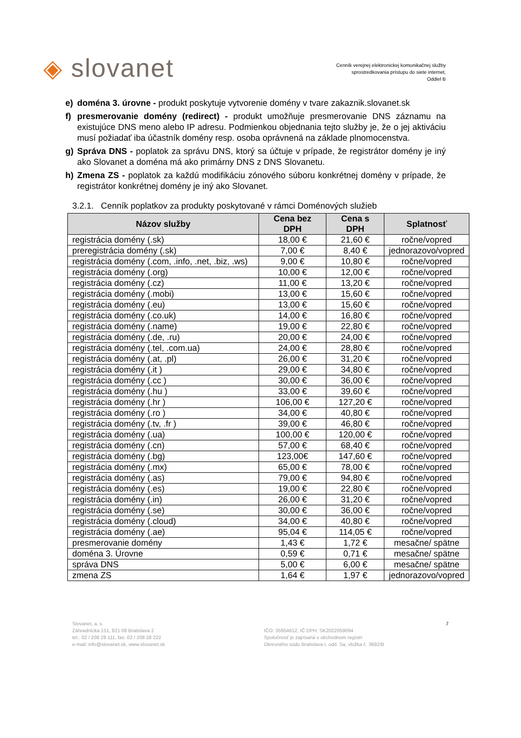◈ slovanet
Cenník verejnej elektronickej komunikačnej služby
sprostredkovania prístupu do siete internet,
Oddiel B
e) doména 3. úrovne - produkt poskytuje vytvorenie domény v tvare zakaznik.slovanet.sk
f) presmerovanie domény (redirect) - produkt umožňuje presmerovanie DNS záznamu na existujúce DNS meno alebo IP adresu. Podmienkou objednania tejto služby je, že o jej aktiváciu musí požiadať iba účastník domény resp. osoba oprávnená na základe plnomocenstva.
g) Správa DNS - poplatok za správu DNS, ktorý sa účtuje v prípade, že registrátor domény je iný ako Slovanet a doména má ako primárny DNS z DNS Slovanetu.
h) Zmena ZS - poplatok za každú modifikáciu zónového súboru konkrétnej domény v prípade, že registrátor konkrétnej domény je iný ako Slovanet.
3.2.1. Cenník poplatkov za produkty poskytované v rámci Doménových služieb
| Názov služby | Cena bez DPH | Cena s DPH | Splatnosť |
| --- | --- | --- | --- |
| registrácia domény (.sk) | 18,00 € | 21,60 € | ročne/vopred |
| preregistrácia domény (.sk) | 7,00 € | 8,40 € | jednorazovo/vopred |
| registrácia domény (.com, .info, .net, .biz, .ws) | 9,00 € | 10,80 € | ročne/vopred |
| registrácia domény (.org) | 10,00 € | 12,00 € | ročne/vopred |
| registrácia domény (.cz) | 11,00 € | 13,20 € | ročne/vopred |
| registrácia domény (.mobi) | 13,00 € | 15,60 € | ročne/vopred |
| registrácia domény (.eu) | 13,00 € | 15,60 € | ročne/vopred |
| registrácia domény (.co.uk) | 14,00 € | 16,80 € | ročne/vopred |
| registrácia domény (.name) | 19,00 € | 22,80 € | ročne/vopred |
| registrácia domény (.de, .ru) | 20,00 € | 24,00 € | ročne/vopred |
| registrácia domény (.tel, .com.ua) | 24,00 € | 28,80 € | ročne/vopred |
| registrácia domény (.at, .pl) | 26,00 € | 31,20 € | ročne/vopred |
| registrácia domény (.it ) | 29,00 € | 34,80 € | ročne/vopred |
| registrácia domény (.cc ) | 30,00 € | 36,00 € | ročne/vopred |
| registrácia domény (.hu ) | 33,00 € | 39,60 € | ročne/vopred |
| registrácia domény (.hr ) | 106,00 € | 127,20 € | ročne/vopred |
| registrácia domény (.ro ) | 34,00 € | 40,80 € | ročne/vopred |
| registrácia domény (.tv, .fr ) | 39,00 € | 46,80 € | ročne/vopred |
| registrácia domény (.ua) | 100,00 € | 120,00 € | ročne/vopred |
| registrácia domény (.cn) | 57,00 € | 68,40 € | ročne/vopred |
| registrácia domény (.bg) | 123,00€ | 147,60 € | ročne/vopred |
| registrácia domény (.mx) | 65,00 € | 78,00 € | ročne/vopred |
| registrácia domény (.as) | 79,00 € | 94,80 € | ročne/vopred |
| registrácia domény (.es) | 19,00 € | 22,80 € | ročne/vopred |
| registrácia domény (.in) | 26,00 € | 31,20 € | ročne/vopred |
| registrácia domény (.se) | 30,00 € | 36,00 € | ročne/vopred |
| registrácia domény (.cloud) | 34,00 € | 40,80 € | ročne/vopred |
| registrácia domény (.ae) | 95,04 € | 114,05 € | ročne/vopred |
| presmerovanie domény | 1,43 € | 1,72 € | mesačne/ spätne |
| doména 3. Úrovne | 0,59 € | 0,71 € | mesačne/ spätne |
| správa DNS | 5,00 € | 6,00 € | mesačne/ spätne |
| zmena ZS | 1,64 € | 1,97 € | jednorazovo/vopred |
Slovanet, a. s.
Záhradnícka 151, 821 08 Bratislava 2
tel.: 02 / 208 28 111, fax: 02 / 208 28 222
e-mail: info@slovanet.sk, www.slovanet.sk
IČO: 35954612, IČ DPH: SK2022059094
Spoločnosť je zapísaná v obchodnom registri
Okresného súdu Bratislava I, odd. Sa, vložka č. 3692/B
7